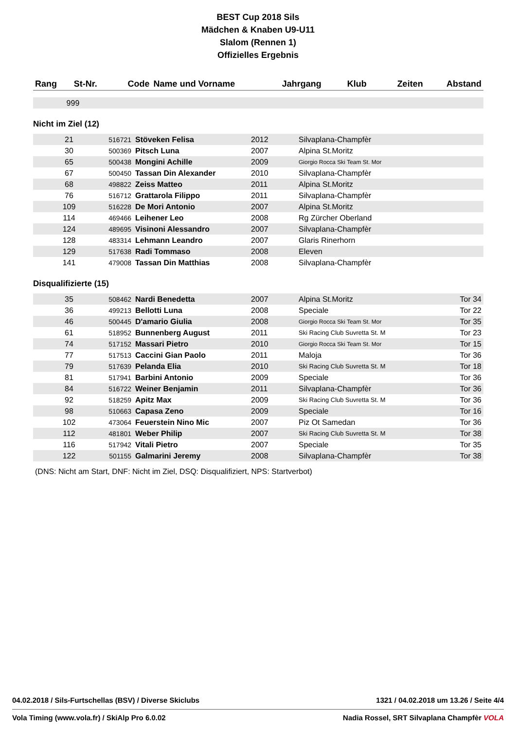BEST Cup 2018 Sils
Mädchen & Knaben U9-U11
Slalom (Rennen 1)
Offizielles Ergebnis
| Rang | St-Nr. | Code | Name und Vorname | Jahrgang | Klub | Zeiten | Abstand |
| --- | --- | --- | --- | --- | --- | --- | --- |
| 999 | | | | | | | |
Nicht im Ziel (12)
| 21 | 516721 | Stöveken Felisa | 2012 | Silvaplana-Champfèr | |
| 30 | 500369 | Pitsch Luna | 2007 | Alpina St.Moritz | |
| 65 | 500438 | Mongini Achille | 2009 | Giorgio Rocca Ski Team St. Mor | |
| 67 | 500450 | Tassan Din Alexander | 2010 | Silvaplana-Champfèr | |
| 68 | 498822 | Zeiss Matteo | 2011 | Alpina St.Moritz | |
| 76 | 516712 | Grattarola Filippo | 2011 | Silvaplana-Champfèr | |
| 109 | 516228 | De Mori Antonio | 2007 | Alpina St.Moritz | |
| 114 | 469466 | Leihener Leo | 2008 | Rg Zürcher Oberland | |
| 124 | 489695 | Visinoni Alessandro | 2007 | Silvaplana-Champfèr | |
| 128 | 483314 | Lehmann Leandro | 2007 | Glaris Rinerhorn | |
| 129 | 517638 | Radi Tommaso | 2008 | Eleven | |
| 141 | 479008 | Tassan Din Matthias | 2008 | Silvaplana-Champfèr | |
Disqualifizierte (15)
| 35 | 508462 | Nardi Benedetta | 2007 | Alpina St.Moritz | Tor 34 |
| 36 | 499213 | Bellotti Luna | 2008 | Speciale | Tor 22 |
| 46 | 500445 | D'amario Giulia | 2008 | Giorgio Rocca Ski Team St. Mor | Tor 35 |
| 61 | 518952 | Bunnenberg August | 2011 | Ski Racing Club Suvretta St. M | Tor 23 |
| 74 | 517152 | Massari Pietro | 2010 | Giorgio Rocca Ski Team St. Mor | Tor 15 |
| 77 | 517513 | Caccini Gian Paolo | 2011 | Maloja | Tor 36 |
| 79 | 517639 | Pelanda Elia | 2010 | Ski Racing Club Suvretta St. M | Tor 18 |
| 81 | 517941 | Barbini Antonio | 2009 | Speciale | Tor 36 |
| 84 | 516722 | Weiner Benjamin | 2011 | Silvaplana-Champfèr | Tor 36 |
| 92 | 518259 | Apitz Max | 2009 | Ski Racing Club Suvretta St. M | Tor 36 |
| 98 | 510663 | Capasa Zeno | 2009 | Speciale | Tor 16 |
| 102 | 473064 | Feuerstein Nino Mic | 2007 | Piz Ot Samedan | Tor 36 |
| 112 | 481801 | Weber Philip | 2007 | Ski Racing Club Suvretta St. M | Tor 38 |
| 116 | 517942 | Vitali Pietro | 2007 | Speciale | Tor 35 |
| 122 | 501155 | Galmarini Jeremy | 2008 | Silvaplana-Champfèr | Tor 38 |
(DNS: Nicht am Start, DNF: Nicht im Ziel, DSQ: Disqualifiziert, NPS: Startverbot)
04.02.2018 / Sils-Furtschellas (BSV) / Diverse Skiclubs 1321 / 04.02.2018 um 13.26 / Seite 4/4
Vola Timing (www.vola.fr) / SkiAlp Pro 6.0.02 Nadia Rossel, SRT Silvaplana Champfèr VOLA